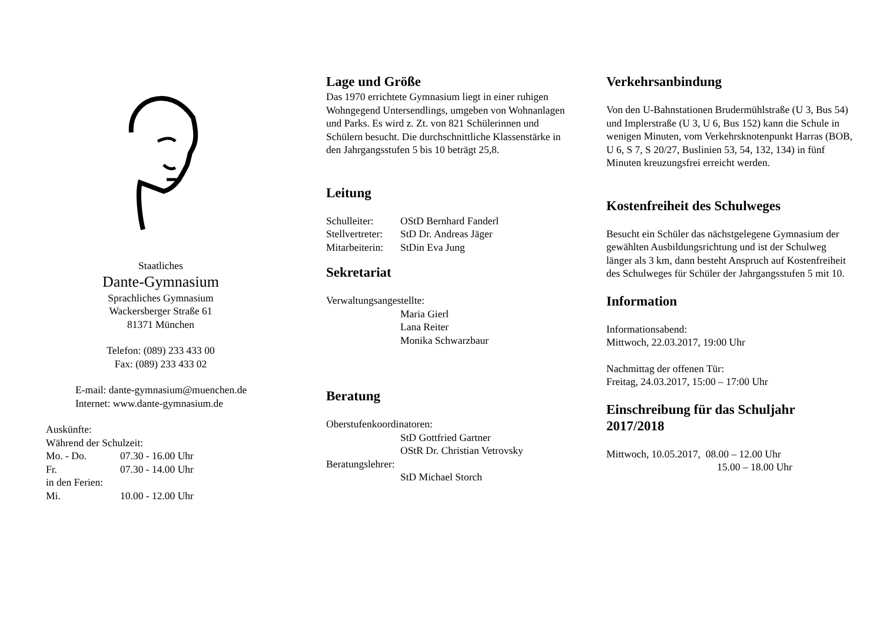Staatliches
Dante-Gymnasium
Sprachliches Gymnasium
Wackersberger Straße 61
81371 München
Telefon: (089) 233 433 00
Fax: (089) 233 433 02
E-mail: dante-gymnasium@muenchen.de
Internet: www.dante-gymnasium.de
Auskünfte:
Während der Schulzeit:
Mo. - Do. 07.30 - 16.00 Uhr
Fr. 07.30 - 14.00 Uhr
in den Ferien:
Mi. 10.00 - 12.00 Uhr
Lage und Größe
Das 1970 errichtete Gymnasium liegt in einer ruhigen Wohngegend Untersendlings, umgeben von Wohnanlagen und Parks. Es wird z. Zt. von 821 Schülerinnen und Schülern besucht. Die durchschnittliche Klassenstärke in den Jahrgangsstufen 5 bis 10 beträgt 25,8.
Leitung
Schulleiter: OStD Bernhard Fanderl
Stellvertreter: StD Dr. Andreas Jäger
Mitarbeiterin: StDin Eva Jung
Sekretariat
Verwaltungsangestellte:
Maria Gierl
Lana Reiter
Monika Schwarzbaur
Beratung
Oberstufenkoordinatoren:
StD Gottfried Gartner
OStR Dr. Christian Vetrovsky
Beratungslehrer:
StD Michael Storch
Verkehrsanbindung
Von den U-Bahnstationen Brudermühlstraße (U 3, Bus 54) und Implerstraße (U 3, U 6, Bus 152) kann die Schule in wenigen Minuten, vom Verkehrsknotenpunkt Harras (BOB, U 6, S 7, S 20/27, Buslinien 53, 54, 132, 134) in fünf Minuten kreuzungsfrei erreicht werden.
Kostenfreiheit des Schulweges
Besucht ein Schüler das nächstgelegene Gymnasium der gewählten Ausbildungsrichtung und ist der Schulweg länger als 3 km, dann besteht Anspruch auf Kostenfreiheit des Schulweges für Schüler der Jahrgangsstufen 5 mit 10.
Information
Informationsabend:
Mittwoch, 22.03.2017, 19:00 Uhr
Nachmittag der offenen Tür:
Freitag, 24.03.2017, 15:00 – 17:00 Uhr
Einschreibung für das Schuljahr 2017/2018
Mittwoch, 10.05.2017, 08.00 – 12.00 Uhr
15.00 – 18.00 Uhr